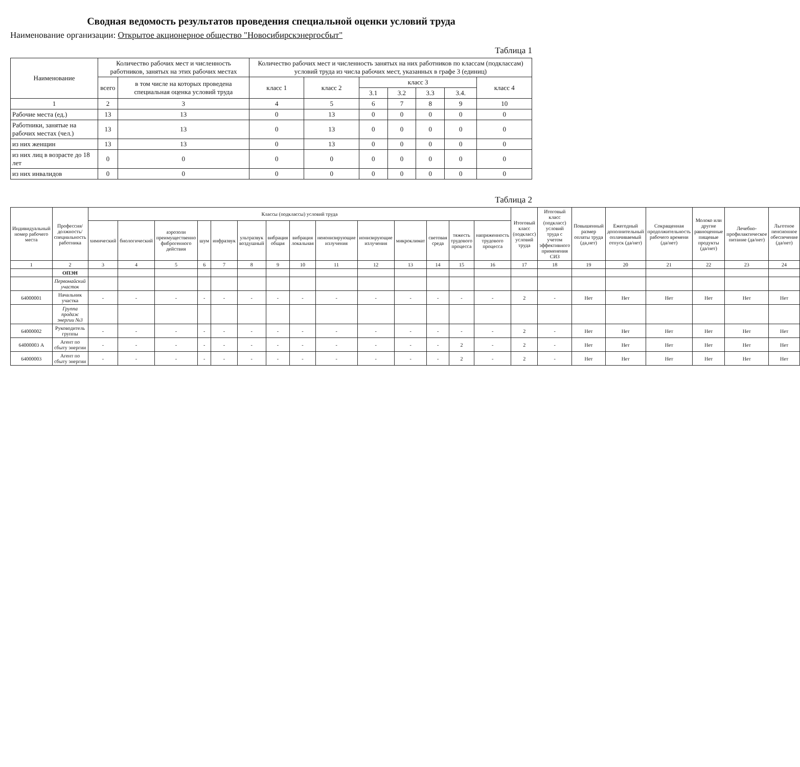Сводная ведомость результатов проведения специальной оценки условий труда
Наименование организации: Открытое акционерное общество "Новосибирскэнергосбыт"
Таблица 1
| Наименование | Количество рабочих мест и численность работников, занятых на этих рабочих местах | | Количество рабочих мест и численность занятых на них работников по классам (подклассам) условий труда из числа рабочих мест, указанных в графе 3 (единиц) | | | | | | |
| --- | --- | --- | --- | --- | --- | --- | --- | --- | --- |
| | всего | в том числе на которых проведена специальная оценка условий труда | класс 1 | класс 2 | класс 3 | | | | класс 4 |
| | | | | | 3.1 | 3.2 | 3.3 | 3.4. | |
| 1 | 2 | 3 | 4 | 5 | 6 | 7 | 8 | 9 | 10 |
| Рабочие места (ед.) | 13 | 13 | 0 | 13 | 0 | 0 | 0 | 0 | 0 |
| Работники, занятые на рабочих местах (чел.) | 13 | 13 | 0 | 13 | 0 | 0 | 0 | 0 | 0 |
| из них женщин | 13 | 13 | 0 | 13 | 0 | 0 | 0 | 0 | 0 |
| из них лиц в возрасте до 18 лет | 0 | 0 | 0 | 0 | 0 | 0 | 0 | 0 | 0 |
| из них инвалидов | 0 | 0 | 0 | 0 | 0 | 0 | 0 | 0 | 0 |
Таблица 2
| Индивидуальный номер рабочего места | Профессия/ должность/ специальность работника | Классы (подклассы) условий труда | | | | | | | | | | | | | | Итоговый класс (подкласс) условий труда | Итоговый класс (подкласс) условий труда с учетом эффективного применения СИЗ | Повышенный размер оплаты труда (да,нет) | Ежегодный дополнительный оплачиваемый отпуск (да/нет) | Сокращенная продолжительность рабочего времени (да/нет) | Молоко или другие равноценные пищевые продукты (да/нет) | Лечебно-профилактическое питание (да/нет) | Льготное пенсионное обеспечение (да/нет) |
| --- | --- | --- | --- | --- | --- | --- | --- | --- | --- | --- | --- | --- | --- | --- | --- | --- | --- | --- | --- | --- | --- | --- | --- |
| | | химический | биологический | аэрозоли преимущественно фиброгенного действия | шум | инфразвук | ультразвук воздушный | вибрация общая | вибрация локальная | неионизирующие излучения | ионизирующие излучения | микроклимат | световая среда | тяжесть трудового процесса | напряженность трудового процесса | | | | | | | | |
| 1 | 2 | 3 | 4 | 5 | 6 | 7 | 8 | 9 | 10 | 11 | 12 | 13 | 14 | 15 | 16 | 17 | 18 | 19 | 20 | 21 | 22 | 23 | 24 |
| | ОПЭН | | | | | | | | | | | | | | | | | | | | | | |
| | Первомайский участок | | | | | | | | | | | | | | | | | | | | | | |
| 64000001 | Начальник участка | - | - | - | - | - | - | - | - | - | - | - | - | - | - | 2 | - | Нет | Нет | Нет | Нет | Нет | Нет |
| | Группа продаж энергии №3 | | | | | | | | | | | | | | | | | | | | | | |
| 64000002 | Руководитель группы | - | - | - | - | - | - | - | - | - | - | - | - | - | - | 2 | - | Нет | Нет | Нет | Нет | Нет | Нет |
| 64000003 А | Агент по сбыту энергии | - | - | - | - | - | - | - | - | - | - | - | - | 2 | - | 2 | - | Нет | Нет | Нет | Нет | Нет | Нет |
| 64000003 | Агент по сбыту энергии | - | - | - | - | - | - | - | - | - | - | - | - | 2 | - | 2 | - | Нет | Нет | Нет | Нет | Нет | Нет |